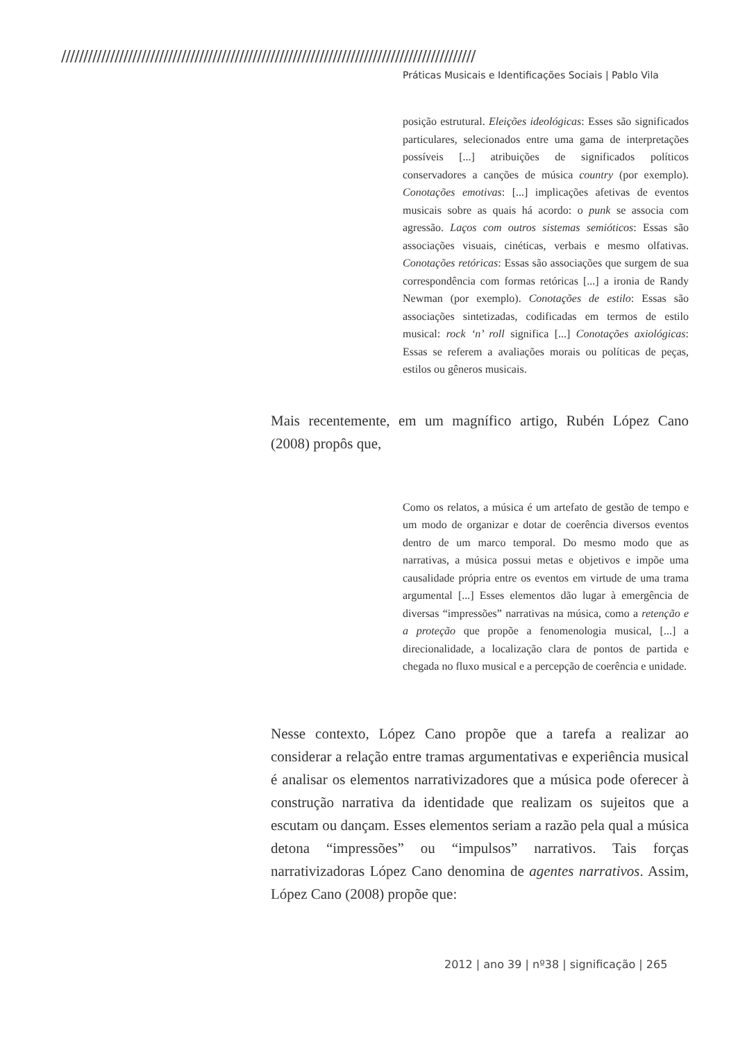/////////////////////////////////////////////////////////////////////////////////////////////
Práticas Musicais e Identificações Sociais | Pablo Vila
posição estrutural. Eleições ideológicas: Esses são significados particulares, selecionados entre uma gama de interpretações possíveis [...] atribuições de significados políticos conservadores a canções de música country (por exemplo). Conotações emotivas: [...] implicações afetivas de eventos musicais sobre as quais há acordo: o punk se associa com agressão. Laços com outros sistemas semióticos: Essas são associações visuais, cinéticas, verbais e mesmo olfativas. Conotações retóricas: Essas são associações que surgem de sua correspondência com formas retóricas [...] a ironia de Randy Newman (por exemplo). Conotações de estilo: Essas são associações sintetizadas, codificadas em termos de estilo musical: rock ‘n’ roll significa [...] Conotações axiológicas: Essas se referem a avaliações morais ou políticas de peças, estilos ou gêneros musicais.
Mais recentemente, em um magnífico artigo, Rubén López Cano (2008) propôs que,
Como os relatos, a música é um artefato de gestão de tempo e um modo de organizar e dotar de coerência diversos eventos dentro de um marco temporal. Do mesmo modo que as narrativas, a música possui metas e objetivos e impõe uma causalidade própria entre os eventos em virtude de uma trama argumental [...] Esses elementos dão lugar à emergência de diversas “impressões” narrativas na música, como a retenção e a proteção que propõe a fenomenologia musical, [...] a direcionalidade, a localização clara de pontos de partida e chegada no fluxo musical e a percepção de coerência e unidade.
Nesse contexto, López Cano propõe que a tarefa a realizar ao considerar a relação entre tramas argumentativas e experiência musical é analisar os elementos narrativizadores que a música pode oferecer à construção narrativa da identidade que realizam os sujeitos que a escutam ou dançam. Esses elementos seriam a razão pela qual a música detona “impressões” ou “impulsos” narrativos. Tais forças narrativizadoras López Cano denomina de agentes narrativos. Assim, López Cano (2008) propõe que:
2012 | ano 39 | nº38 | significação | 265